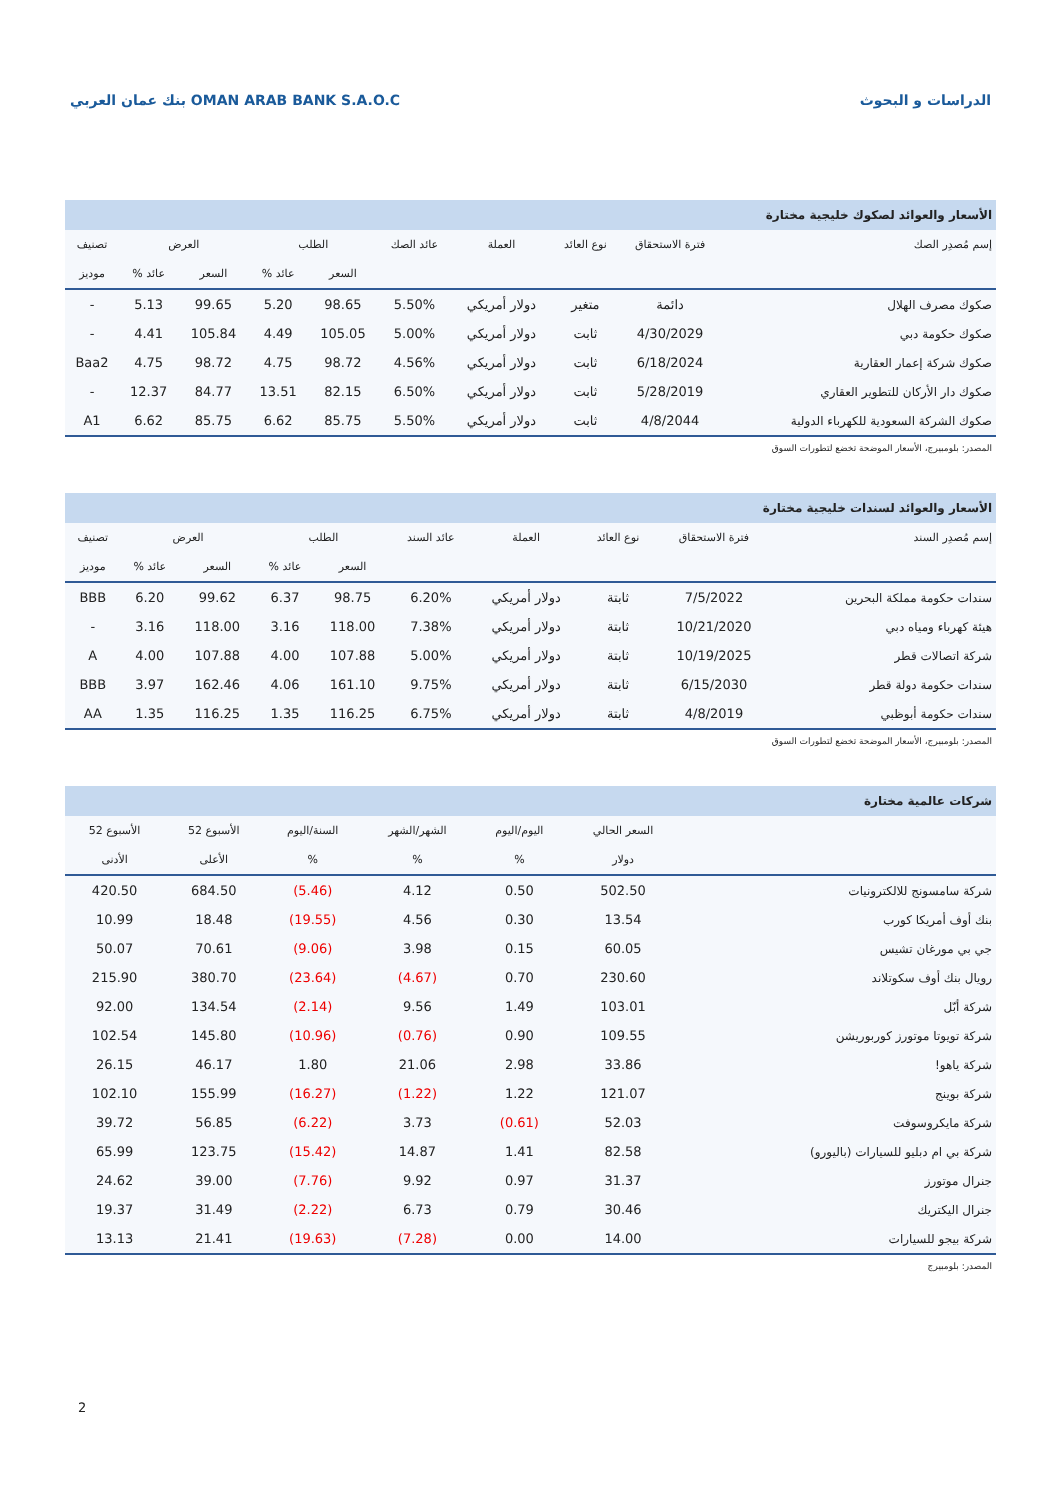بنك عمان العربي OMAN ARAB BANK S.A.O.C
الدراسات و البحوث
الأسعار والعوائد لصكوك خليجية مختارة
| إسم مُصدِر الصك | فترة الاستحقاق | نوع العائد | العملة | عائد الصك | الطلب | | العرض | | تصنيف |
| --- | --- | --- | --- | --- | --- | --- | --- | --- | --- |
| | | | | | السعر | عائد % | السعر | عائد % | موديز |
| صكوك مصرف الهلال | دائمة | متغير | دولار أمريكي | 5.50% | 98.65 | 5.20 | 99.65 | 5.13 | - |
| صكوك حكومة دبي | 4/30/2029 | ثابت | دولار أمريكي | 5.00% | 105.05 | 4.49 | 105.84 | 4.41 | - |
| صكوك شركة إعمار العقارية | 6/18/2024 | ثابت | دولار أمريكي | 4.56% | 98.72 | 4.75 | 98.72 | 4.75 | Baa2 |
| صكوك دار الأركان للتطوير العقاري | 5/28/2019 | ثابت | دولار أمريكي | 6.50% | 82.15 | 13.51 | 84.77 | 12.37 | - |
| صكوك الشركة السعودية للكهرباء الدولية | 4/8/2044 | ثابت | دولار أمريكي | 5.50% | 85.75 | 6.62 | 85.75 | 6.62 | A1 |
المصدر: بلومبيرج، الأسعار الموضحة تخضع لتطورات السوق
الأسعار والعوائد لسندات خليجية مختارة
| إسم مُصدِر السند | فترة الاستحقاق | نوع العائد | العملة | عائد السند | الطلب | | العرض | | تصنيف |
| --- | --- | --- | --- | --- | --- | --- | --- | --- | --- |
| | | | | | السعر | عائد % | السعر | عائد % | موديز |
| سندات حكومة مملكة البحرين | 7/5/2022 | ثابتة | دولار أمريكي | 6.20% | 98.75 | 6.37 | 99.62 | 6.20 | BBB |
| هيئة كهرباء ومياه دبي | 10/21/2020 | ثابتة | دولار أمريكي | 7.38% | 118.00 | 3.16 | 118.00 | 3.16 | - |
| شركة اتصالات قطر | 10/19/2025 | ثابتة | دولار أمريكي | 5.00% | 107.88 | 4.00 | 107.88 | 4.00 | A |
| سندات حكومة دولة قطر | 6/15/2030 | ثابتة | دولار أمريكي | 9.75% | 161.10 | 4.06 | 162.46 | 3.97 | BBB |
| سندات حكومة أبوظبي | 4/8/2019 | ثابتة | دولار أمريكي | 6.75% | 116.25 | 1.35 | 116.25 | 1.35 | AA |
المصدر: بلومبيرج، الأسعار الموضحة تخضع لتطورات السوق
شركات عالمية مختارة
| | السعر الحالي | اليوم/اليوم | الشهر/الشهر | السنة/اليوم | الأسبوع 52 | الأسبوع 52 |
| --- | --- | --- | --- | --- | --- | --- |
| | دولار | % | % | % | الأعلى | الأدنى |
| شركة سامسونج للالكترونيات | 502.50 | 0.50 | 4.12 | (5.46) | 684.50 | 420.50 |
| بنك أوف أمريكا كورب | 13.54 | 0.30 | 4.56 | (19.55) | 18.48 | 10.99 |
| جي بي مورغان تشيس | 60.05 | 0.15 | 3.98 | (9.06) | 70.61 | 50.07 |
| رويال بنك أوف سكوتلاند | 230.60 | 0.70 | (4.67) | (23.64) | 380.70 | 215.90 |
| شركة أبّل | 103.01 | 1.49 | 9.56 | (2.14) | 134.54 | 92.00 |
| شركة تويوتا موتورز كوربوريشن | 109.55 | 0.90 | (0.76) | (10.96) | 145.80 | 102.54 |
| شركة ياهو! | 33.86 | 2.98 | 21.06 | 1.80 | 46.17 | 26.15 |
| شركة بوينج | 121.07 | 1.22 | (1.22) | (16.27) | 155.99 | 102.10 |
| شركة مايكروسوفت | 52.03 | (0.61) | 3.73 | (6.22) | 56.85 | 39.72 |
| شركة بي ام دبليو للسيارات (باليورو) | 82.58 | 1.41 | 14.87 | (15.42) | 123.75 | 65.99 |
| جنرال موتورز | 31.37 | 0.97 | 9.92 | (7.76) | 39.00 | 24.62 |
| جنرال اليكتريك | 30.46 | 0.79 | 6.73 | (2.22) | 31.49 | 19.37 |
| شركة بيجو للسيارات | 14.00 | 0.00 | (7.28) | (19.63) | 21.41 | 13.13 |
المصدر: بلومبيرج
2